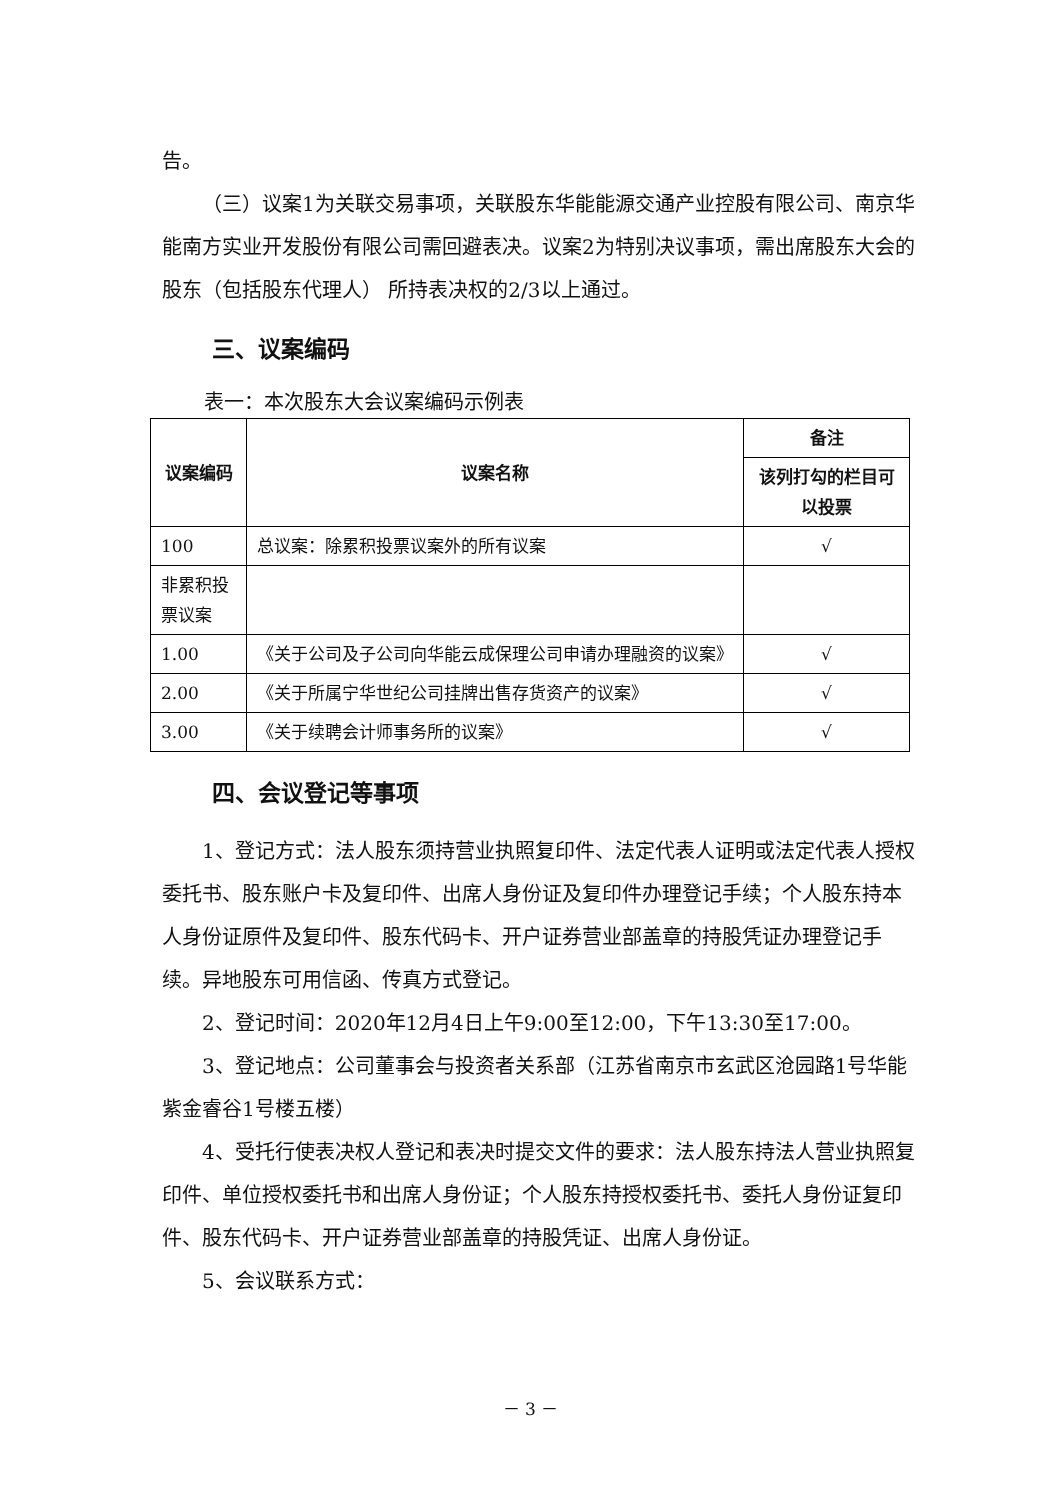告。
（三）议案1为关联交易事项，关联股东华能能源交通产业控股有限公司、南京华能南方实业开发股份有限公司需回避表决。议案2为特别决议事项，需出席股东大会的股东（包括股东代理人） 所持表决权的2/3以上通过。
三、议案编码
表一：本次股东大会议案编码示例表
| 议案编码 | 议案名称 | 备注 |
| --- | --- | --- |
| | | 该列打勾的栏目可以投票 |
| 100 | 总议案：除累积投票议案外的所有议案 | √ |
| 非累积投票议案 | | |
| 1.00 | 《关于公司及子公司向华能云成保理公司申请办理融资的议案》 | √ |
| 2.00 | 《关于所属宁华世纪公司挂牌出售存货资产的议案》 | √ |
| 3.00 | 《关于续聘会计师事务所的议案》 | √ |
四、会议登记等事项
1、登记方式：法人股东须持营业执照复印件、法定代表人证明或法定代表人授权委托书、股东账户卡及复印件、出席人身份证及复印件办理登记手续；个人股东持本人身份证原件及复印件、股东代码卡、开户证券营业部盖章的持股凭证办理登记手续。异地股东可用信函、传真方式登记。
2、登记时间：2020年12月4日上午9:00至12:00，下午13:30至17:00。
3、登记地点：公司董事会与投资者关系部（江苏省南京市玄武区沧园路1号华能紫金睿谷1号楼五楼）
4、受托行使表决权人登记和表决时提交文件的要求：法人股东持法人营业执照复印件、单位授权委托书和出席人身份证；个人股东持授权委托书、委托人身份证复印件、股东代码卡、开户证券营业部盖章的持股凭证、出席人身份证。
5、会议联系方式：
－ 3 －